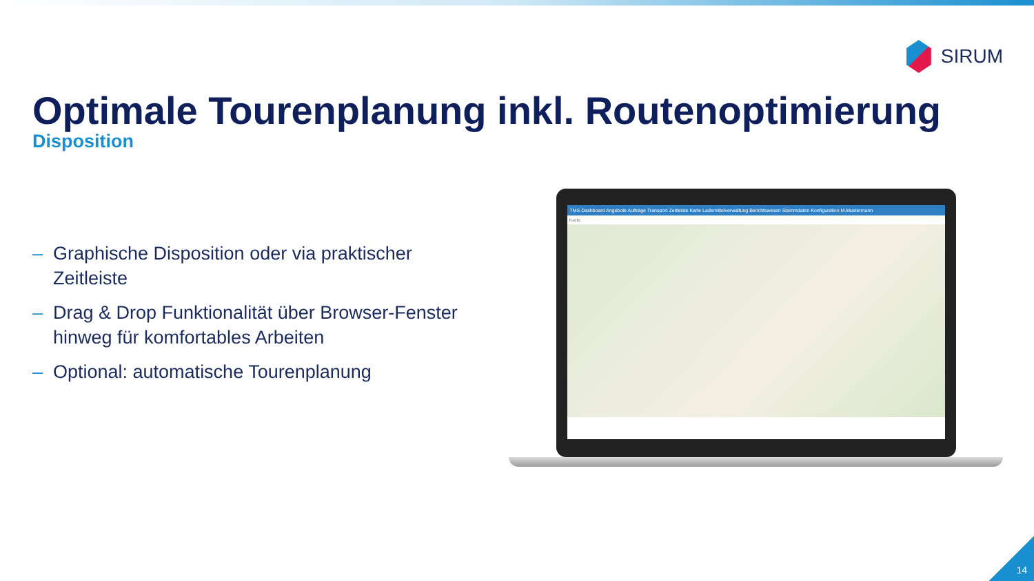SIRUM
Optimale Tourenplanung inkl. Routenoptimierung
Disposition
– Graphische Disposition oder via praktischer Zeitleiste
– Drag & Drop Funktionalität über Browser-Fenster hinweg für komfortables Arbeiten
– Optional: automatische Tourenplanung
TMS Dashboard Angebote Aufträge Transport Zeitleiste Karte Lademittelverwaltung Berichtswesen Stammdaten Konfiguration M.Mustermann
Karte
14